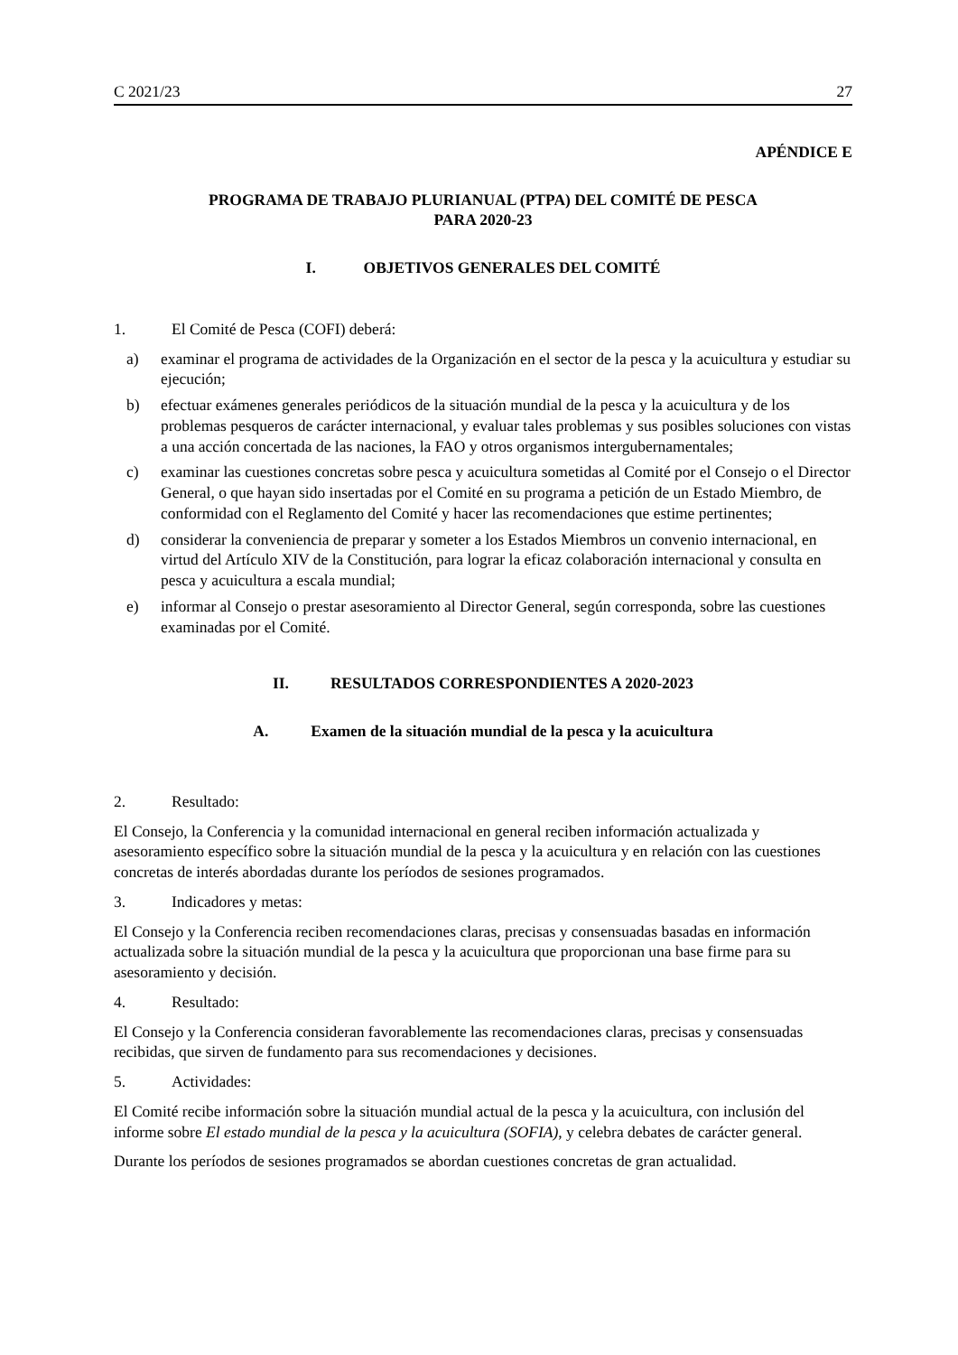C 2021/23 27
APÉNDICE E
PROGRAMA DE TRABAJO PLURIANUAL (PTPA) DEL COMITÉ DE PESCA
PARA 2020-23
I. OBJETIVOS GENERALES DEL COMITÉ
1. El Comité de Pesca (COFI) deberá:
a) examinar el programa de actividades de la Organización en el sector de la pesca y la acuicultura y estudiar su ejecución;
b) efectuar exámenes generales periódicos de la situación mundial de la pesca y la acuicultura y de los problemas pesqueros de carácter internacional, y evaluar tales problemas y sus posibles soluciones con vistas a una acción concertada de las naciones, la FAO y otros organismos intergubernamentales;
c) examinar las cuestiones concretas sobre pesca y acuicultura sometidas al Comité por el Consejo o el Director General, o que hayan sido insertadas por el Comité en su programa a petición de un Estado Miembro, de conformidad con el Reglamento del Comité y hacer las recomendaciones que estime pertinentes;
d) considerar la conveniencia de preparar y someter a los Estados Miembros un convenio internacional, en virtud del Artículo XIV de la Constitución, para lograr la eficaz colaboración internacional y consulta en pesca y acuicultura a escala mundial;
e) informar al Consejo o prestar asesoramiento al Director General, según corresponda, sobre las cuestiones examinadas por el Comité.
II. RESULTADOS CORRESPONDIENTES A 2020-2023
A. Examen de la situación mundial de la pesca y la acuicultura
2. Resultado:
El Consejo, la Conferencia y la comunidad internacional en general reciben información actualizada y asesoramiento específico sobre la situación mundial de la pesca y la acuicultura y en relación con las cuestiones concretas de interés abordadas durante los períodos de sesiones programados.
3. Indicadores y metas:
El Consejo y la Conferencia reciben recomendaciones claras, precisas y consensuadas basadas en información actualizada sobre la situación mundial de la pesca y la acuicultura que proporcionan una base firme para su asesoramiento y decisión.
4. Resultado:
El Consejo y la Conferencia consideran favorablemente las recomendaciones claras, precisas y consensuadas recibidas, que sirven de fundamento para sus recomendaciones y decisiones.
5. Actividades:
El Comité recibe información sobre la situación mundial actual de la pesca y la acuicultura, con inclusión del informe sobre El estado mundial de la pesca y la acuicultura (SOFIA), y celebra debates de carácter general.
Durante los períodos de sesiones programados se abordan cuestiones concretas de gran actualidad.